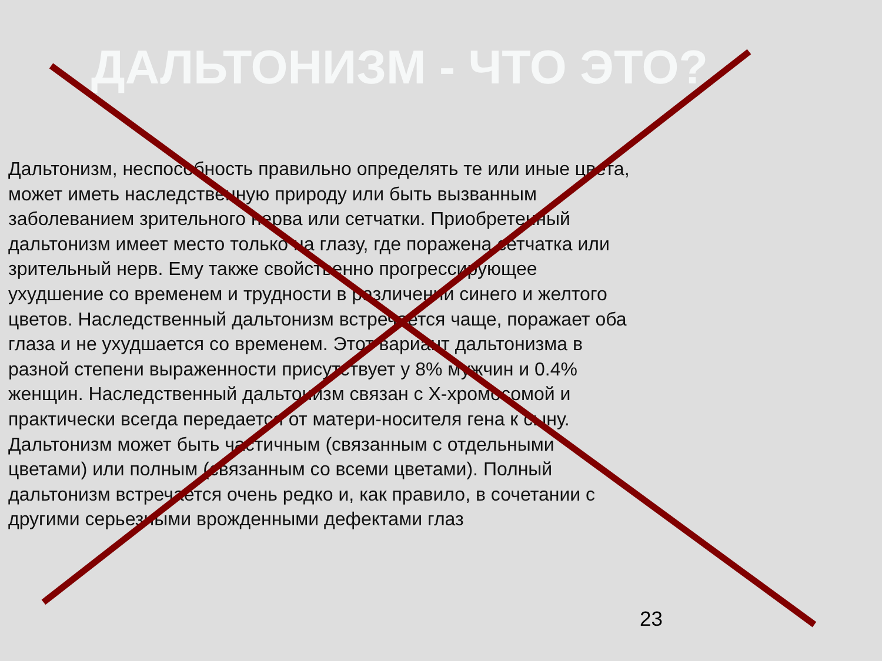ДАЛЬТОНИЗМ - ЧТО ЭТО?
Дальтонизм, неспособность правильно определять те или иные цвета, может иметь наследственную природу или быть вызванным заболеванием зрительного нерва или сетчатки. Приобретенный дальтонизм имеет место только на глазу, где поражена сетчатка или зрительный нерв. Ему также свойственно прогрессирующее ухудшение со временем и трудности в различении синего и желтого цветов. Наследственный дальтонизм встречается чаще, поражает оба глаза и не ухудшается со временем. Этот вариант дальтонизма в разной степени выраженности присутствует у 8% мужчин и 0.4% женщин. Наследственный дальтонизм связан с X-хромосомой и практически всегда передается от матери-носителя гена к сыну. Дальтонизм может быть частичным (связанным с отдельными цветами) или полным (связанным со всеми цветами). Полный дальтонизм встречается очень редко и, как правило, в сочетании с другими серьезными врожденными дефектами глаз
23